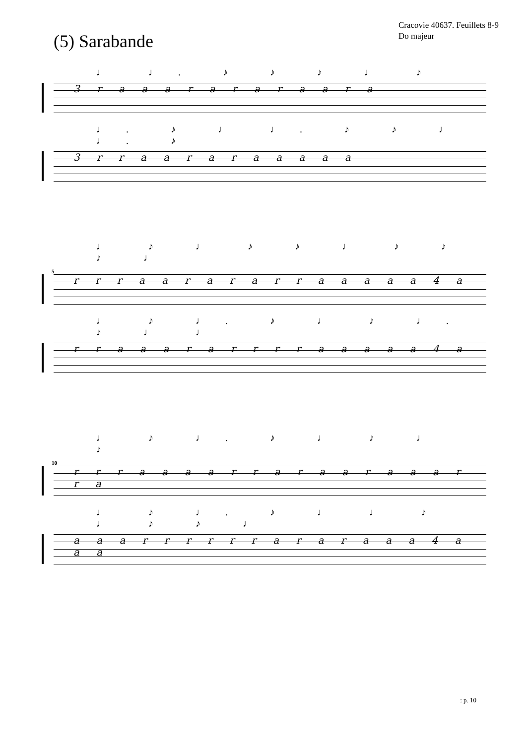(5) Sarabande
Cracovie 40637. Feuillets 8-9
Do majeur
♩ ♩. ♪ ♪ ♪ ♩ ♪
3 r a a a r a r a r a a r a
♩. ♪ ♩ ♩. ♪ ♪ ♩ ♩. ♪
3 r r a a r a r a a a a a
♩ ♪ ♩ ♪ ♪ ♩ ♪ ♪ ♪ ♩
5
r r r a a r a r a r r a a a a a 4 a
♩ ♪ ♩. ♪ ♩ ♪ ♩. ♪ ♩ ♩
r r a a a r a r r r r a a a a a 4 a
♩ ♪ ♩. ♪ ♩ ♪ ♩ ♪
10
r r r a a a a r r a r a a r a a a r r a
♩ ♪ ♩. ♪ ♩ ♩ ♪ ♩ ♪ ♪ ♩
a a a r r r r r r a r a r a a a 4 a a a
: p. 10